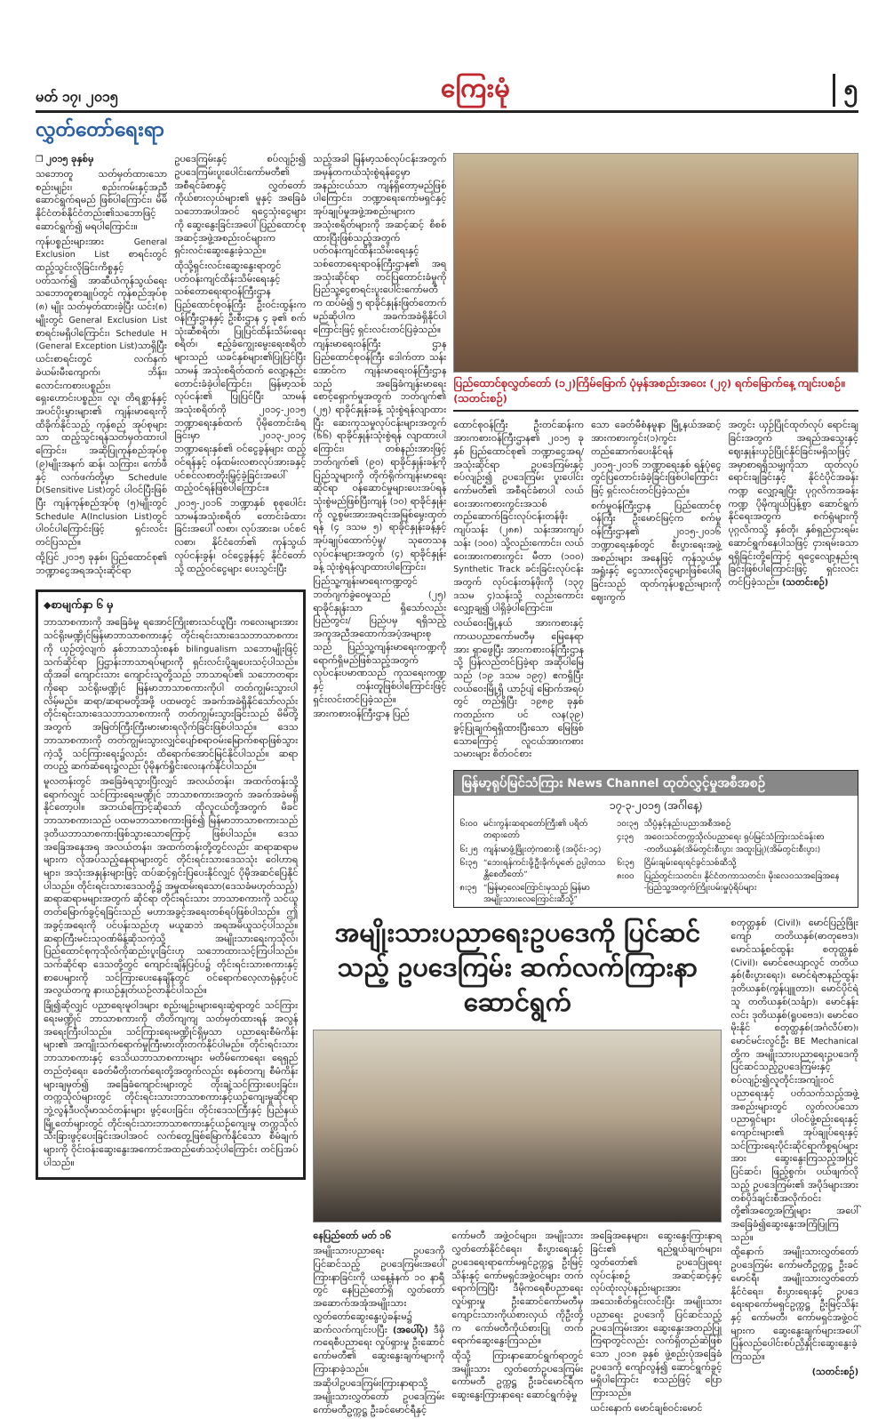မတ် ၁၇၊ ၂၀၁၅ ကြေးမုံ ၅
လွှတ်တော်ရေးရာ
❒ ၂၀၁၅ ခုနှစ်မှ
သဘောတူ သတ်မှတ်ထားသော စည်းမျဉ်း၊ စည်းကမ်းနှင့်အညီ ဆောင်ရွက်ရမည် ဖြစ်ပါကြောင်း၊ မိမိနိုင်ငံတစ်နိုင်ငံတည်း၏သဘောဖြင့် ဆောင်ရွက်၍ မရပါကြောင်း။
ကုန်ပစ္စည်းများအား General Exclusion List စာရင်းတွင် ထည့်သွင်းလိုခြင်းကိစ္စနှင့် ပတ်သက်၍ အာဆီယံကုန်သွယ်ရေး သဘောတူစာချုပ်တွင် ကုန်စည်အုပ်စု (၈) မျိုး သတ်မှတ်ထားခဲ့ပြီး ယင်း(၈) မျိုးတွင် General Exclusion List စာရင်းမရှိပါကြောင်း၊ Schedule H (General Exception List)သာရှိပြီး ယင်းစာရင်းတွင် လက်နက်ခဲယမ်းမီးကျောက်၊ ဘိန်း၊ လောင်းကစားပစ္စည်း၊ ရှေးဟောင်းပစ္စည်း၊ လူ၊ တိရစ္ဆာန်နှင့် အပင်ပိုးမွှားများ၏ ကျန်းမာရေးကို ထိခိုက်နိုင်သည့် ကုန်စည် အုပ်စုများသာ ထည့်သွင်းရန်သတ်မှတ်ထားပါကြောင်း၊ အဆိုပြုကုန်စည်အုပ်စု (၉)မျိုးအနက် ဆန်၊ သကြား၊ ကော်ဖီနှင့် လက်ဖက်တို့မှာ Schedule D(Sensitive List)တွင် ပါဝင်ပြီးဖြစ်ပြီး ကျန်ကုန်စည်အုပ်စု (၅)မျိုးတွင် Schedule A(Inclusion List)တွင် ပါဝင်ပါကြောင်းဖြင့် ရှင်းလင်းတင်ပြသည်။
ထို့ပြင် ၂၀၁၅ ခုနှစ်၊ ပြည်ထောင်စု၏ ဘဏ္ဍာငွေအရအသုံးဆိုင်ရာ
ဥပဒေကြမ်းနှင့် စပ်လျဉ်း၍ ဥပဒေကြမ်းပူးပေါင်းကော်မတီ၏ အစီရင်ခံစာနှင့် လွှတ်တော်ကိုယ်စားလှယ်များ၏ မူနှင့် အခြေခံသဘောအပါအဝင် ရငွေသုံးငွေများကို ဆွေးနွေးခြင်းအပေါ် ပြည်ထောင်စုအဆင့်အဖွဲ့အစည်းဝင်များက ရှင်းလင်းဆွေးနွေးခဲ့သည်။
ထိုသို့ရှင်းလင်းဆွေးနွေးရာတွင် ပတ်ဝန်းကျင်ထိန်းသိမ်းရေးနှင့် သစ်တောရေးရာဝန်ကြီးဌာန ပြည်ထောင်စုဝန်ကြီး ဦးဝင်းထွန်းက ဝန်ကြီးဌာနနှင့် ဦးစီးဌာန ၄ ခု၏ စက်သုံးဆီစရိတ်၊ ပြုပြင်ထိန်းသိမ်းရေး စရိတ်၊ ဧည့်ခံကျွေးမွေးရေးစရိတ်များသည် ယခင်နှစ်များ၏ပြုပြင်ပြီး သာမန် အသုံးစရိတ်ထက် လျော့နည်းတောင်းခံခဲ့ပါကြောင်း၊ မြန်မာ့သစ်လုပ်ငန်း၏ ပြုပြင်ပြီး သာမန်အသုံးစရိတ်ကို ၂၀၁၄-၂၀၁၅ ဘဏ္ဍာရေးနှစ်ထက် ပိုမိုတောင်းခံရခြင်းမှာ ၂၀၁၃-၂၀၁၄ ဘဏ္ဍာရေးနှစ်၏ ဝင်ငွေခွန်များ ထည့်ဝင်ရန်နှင့် ဝန်ထမ်းလစာလုပ်အားခနှင့် ပင်စင်လစာတိုးမြှင့်ခဲ့ခြင်းအပေါ် ထည့်ဝင်ရန်ဖြစ်ပါကြောင်း။
၂၀၁၅-၂၀၁၆ ဘဏ္ဍာနှစ် စုစုပေါင်း သာမန်အသုံးစရိတ် တောင်းခံထားခြင်းအပေါ် လစာ၊ လုပ်အားခ၊ ပင်စင်လစာ၊ နိုင်ငံတော်၏ ကုန်သွယ်လုပ်ငန်းခွန်၊ ဝင်ငွေခွန်နှင့် နိုင်ငံတော်သို့ ထည့်ဝင်ငွေများ ပေးသွင်းပြီး
◆စာမျက်နှာ ၆ မှ
ဘာသာစကားကို အခြေခံမှု ရအောင်ကြိုးစားသင်ယူပြီး ကလေးများအား သင်ရိုးမဏ္ဍိုင်မြန်မာဘာသာစကားနှင့် တိုင်းရင်းသားဒေသဘာသာစကားကို ယှဉ်တွဲလျက် နှစ်ဘာသာသုံးစနစ် bilingualism သဘောမျိုးဖြင့် သက်ဆိုင်ရာ ပြဌာန်းဘာသာရပ်များကို ရှင်းလင်းပို့ချပေးသင့်ပါသည်။ ထိုအခါ ကျောင်းသား ကျောင်းသူတို့သည် ဘာသာရပ်၏ သဘောတရားကိုရော သင်ရိုးမဏ္ဍိုင် မြန်မာဘာသာစကားကိုပါ တတ်ကျွမ်းသွားပါလိမ့်မည်။ ဆရာ/ဆရာမတို့အဖို့ ပထမတွင် အခက်အခဲရှိနိုင်သော်လည်း တိုင်းရင်းသားဒေသဘာသာစကားကို တတ်ကျွမ်းသွားခြင်းသည် မိမိတို့အတွက် အမြတ်ကြီးကြီးမားမားရလိုက်ခြင်းဖြစ်ပါသည်။ ဒေသဘာသာစကားကို တတ်ကျွမ်းသွားလျှင်ပျော်စရာဝမ်းမြောက်စရာဖြစ်သွားကဲ့သို့ သင်ကြားရေး၌လည်း ထိရောက်အောင်မြင်နိုင်ပါသည်။ ဆရာတပည့် ဆက်ဆံရေး၌လည်း ပိုမိုနက်ရှိုင်းလေးနက်နိုင်ပါသည်။
မူလတန်းတွင် အခြေခံရသွားပြီးလျှင် အလယ်တန်း၊ အထက်တန်းသို့ ရောက်လျှင် သင်ကြားရေးမဏ္ဍိုင် ဘာသာစကားအတွက် အခက်အခဲမရှိနိုင်တော့ပါ။ အဘယ်ကြောင့်ဆိုသော် ထိုလူငယ်တို့အတွက် မိခင်ဘာသာစကားသည် ပထမဘာသာစကားဖြစ်၍ မြန်မာဘာသာစကားသည်ဒုတိယဘာသာစကားဖြစ်သွားသောကြောင့် ဖြစ်ပါသည်။ ဒေသအခြေအနေအရ အလယ်တန်း၊ အထက်တန်းတို့တွင်လည်း ဆရာဆရာမများက လိုအပ်သည့်နေရာများတွင် တိုင်းရင်းသားဒေသသုံး ဝေါဟာရများ၊ အသုံးအနှုန်းများဖြင့် ထပ်ဆင့်ရှင်းပြပေးနိုင်လျှင် ပိုမိုအဆင်ပြေနိုင်ပါသည်။ တိုင်းရင်းသားဒေသတို့၌ အမှုထမ်းရသော(ဒေသခံမဟုတ်သည့်) ဆရာဆရာမများအတွက် ဆိုင်ရာ တိုင်းရင်းသား ဘာသာစကားကို သင်ယူတတ်မြောက်ခွင့်ရခြင်းသည် မဟာအခွင့်အရေးတစ်ရပ်ဖြစ်ပါသည်။ ဤအခွင့်အရေးကို ပင်ပန်းသည်ဟု မယူဆဘဲ အရအမိယူသင့်ပါသည်။ ဆရာကြီးမင်းသုဝဏ်မိန့်ဆိုသကဲ့သို့ အမျိုးသားရေးကုသိုလ်၊ ပြည်ထောင်စုကုသိုလ်ကိုဆည်းပူးခြင်းဟု သဘောထားသင့်ကြပါသည်။ သက်ဆိုင်ရာ ဒေသတို့တွင် ကျောင်းချိန်ပြင်ပ၌ တိုင်းရင်းသားစကားနှင့် စာပေများကို သင်ကြားပေးနေချိန်တွင် ဝင်ရောက်လေ့လာရုံနှင့်ပင် အလွယ်တကူ နားယဉ်နှုတ်ယဉ်လာနိုင်ပါသည်။
ခြုံ၍ဆိုလျှင် ပညာရေးမူဝါဒများ စည်းမျဉ်းများရေးဆွဲရာတွင် သင်ကြားရေးမဏ္ဍိုင် ဘာသာစကားကို တိတိကျကျ သတ်မှတ်ထားရန် အလွန်အရေးကြီးပါသည်။ သင်ကြားရေးမဏ္ဍိုင်ရှိမှသာ ပညာရေးစီမံကိန်းများ၏ အကျိုးသက်ရောက်မှုကြီးမားတိုးတက်နိုင်ပါမည်။ တိုင်းရင်းသားဘာသာစကားနှင့် ဒေသိယဘာသာစကားများ မတိမ်ကောရေး၊ ရေရှည်တည်တံ့ရေး၊ ခေတ်မီတိုးတက်ရေးတို့အတွက်လည်း စနစ်တကျ စီမံကိန်းများချမှတ်၍ အခြေခံကျောင်းများတွင် တိုးချဲ့သင်ကြားပေးခြင်း၊ တက္ကသိုလ်များတွင် တိုင်းရင်းသားဘာသာစကားနှင့်ယဉ်ကျေးမှုဆိုင်ရာ ဘွဲ့လွန်ဒီပလိုမာသင်တန်းများ ဖွင့်ပေးခြင်း၊ တိုင်းဒေသကြီးနှင့် ပြည်နယ်မြို့တော်များတွင် တိုင်းရင်းသားဘာသာစကားနှင့်ယဉ်ကျေးမှု တက္ကသိုလ်သီးခြားဖွင့်ပေးခြင်းအပါအဝင် လက်တွေ့ဖြစ်မြောက်နိုင်သော စီမံချက်များကို ဝိုင်းဝန်းဆွေးနွေးအကောင်အထည်ဖော်သင့်ပါကြောင်း တင်ပြအပ်ပါသည်။
သည့်အခါ မြန်မာ့သစ်လုပ်ငန်းအတွက် အမှန်တကယ်သုံးစွဲရန်ငွေမှာ အနည်းငယ်သာ ကျန်ရှိတော့မည်ဖြစ်ပါကြောင်း၊ ဘဏ္ဍာရေးကော်မရှင်နှင့် အုပ်ချုပ်မှုအဖွဲ့အစည်းများက အသုံးစရိတ်များကို အဆင့်ဆင့် စိစစ်ထားပြီးဖြစ်သည့်အတွက် ပတ်ဝန်းကျင်ထိန်းသိမ်းရေးနှင့် သစ်တောရေးရာဝန်ကြီးဌာန၏ အရအသုံးဆိုင်ရာ တင်ပြတောင်းခံမှုကို ပြည်သူ့ငွေစာရင်းပူးပေါင်းကော်မတီက ထပ်မံ၍ ၅ ရာခိုင်နှုန်းဖြတ်တောက်မည်ဆိုပါက အခက်အခဲရှိနိုင်ပါကြောင်းဖြင့် ရှင်းလင်းတင်ပြခဲ့သည်။
ကျန်းမာရေးဝန်ကြီး ဌာန ပြည်ထောင်စုဝန်ကြီး ဒေါက်တာ သန်းအောင်က ကျန်းမာရေးဝန်ကြီးဌာနသည် အခြေခံကျန်းမာရေးစောင့်ရှောက်မှုအတွက် ဘတ်ဂျက်၏ (၂၅) ရာခိုင်နှုန်းခန့် သုံးစွဲရန်လျာထားပြီး ဆေးကုသမှုလုပ်ငန်းများအတွက် (၆၆) ရာခိုင်နှုန်းသုံးစွဲရန် လျာထားပါကြောင်း၊ တစ်နည်းအားဖြင့် ဘတ်ဂျက်၏ (၉၀) ရာခိုင်နှုန်းခန့်ကို ပြည်သူများကို တိုက်ရိုက်ကျန်းမာရေးဆိုင်ရာ ဝန်ဆောင်မှုများပေးအပ်ရန် သုံးစွဲမည်ဖြစ်ပြီးကျန် (၁၀) ရာခိုင်နှုန်းကို လူ့စွမ်းအားအရင်းအမြစ်မွေးထုတ်ရန် (၄ ဒသမ ၅) ရာခိုင်နှုန်းခန့်နှင့် အုပ်ချုပ်ထောက်ပံ့မှု/ သုတေသနလုပ်ငန်းများအတွက် (၄) ရာခိုင်နှုန်းခန့် သုံးစွဲရန်လျာထားပါကြောင်း၊
ပြည်သူ့ကျန်းမာရေးကဏ္ဍတွင် ဘတ်ဂျက်ခွဲဝေမှုသည် (၂၅) ရာခိုင်နှုန်းသာ ရှိသော်လည်း ပြည်တွင်း/ ပြည်ပမှ ရရှိသည့် အကူအညီအထောက်အပံ့အများစုသည် ပြည်သူ့ကျန်းမာရေးကဏ္ဍကို ရောက်ရှိမည်ဖြစ်သည့်အတွက် လုပ်ငန်းပမာဏသည် ကုသရေးကဏ္ဍနှင့် တန်းတူဖြစ်ပါကြောင်းဖြင့် ရှင်းလင်းတင်ပြခဲ့သည်။
အားကစားဝန်ကြီးဌာန ပြည်
ပြည်ထောင်စုလွှတ်တော် (၁၂)ကြိမ်မြောက် ပုံမှန်အစည်းအဝေး (၂၇) ရက်မြောက်နေ့ ကျင်းပစဉ်။ (သတင်းစဉ်)
ထောင်စုဝန်ကြီး ဦးတင်ဆန်းက အားကစားဝန်ကြီးဌာန၏ ၂၀၁၅ ခုနှစ် ပြည်ထောင်စု၏ ဘဏ္ဍာငွေအရ/ အသုံးဆိုင်ရာ ဥပဒေကြမ်းနှင့် စပ်လျဉ်း၍ ဥပဒေကြမ်း ပူးပေါင်းကော်မတီ၏ အစီရင်ခံစာပါ လယ်ဝေးအားကစားကွင်းအသစ် တည်ဆောက်ခြင်းလုပ်ငန်းတန်ဖိုးကျပ်သန်း (၂၈၈) သန်းအားကျပ်သန်း (၁၀၀) သို့လည်းကောင်း၊ လယ်ဝေးအားကစားကွင်း မီတာ (၁၀၀) Synthetic Track ခင်းခြင်းလုပ်ငန်းအတွက် လုပ်ငန်းတန်ဖိုးကို (၁၃၇ ဒသမ ၄)သန်းသို့ လည်းကောင်း လျှော့ချ၍ ပါရှိခဲ့ပါကြောင်း။
လယ်ဝေးမြို့နယ် အားကစားနှင့် ကာယပညာကော်မတီမှ မြေနေရာအား ရှာဖွေပြီး အားကစားဝန်ကြီးဌာနသို့ ပြန်လည်တင်ပြခဲ့ရာ အဆိုပါမြေသည် (၁၉ ဒသမ ၁၉၇) ဧကရှိပြီး လယ်ဝေးမြို့ရှိ ယာဉ်ပျံ မြောက်အရပ်တွင် တည်ရှိပြီး ၁၉၈၉ ခုနှစ်ကတည်းက ပင် လန(၃၉) ခွင့်ပြုချက်ရရှိထားပြီးသော မြေဖြစ်သောကြောင့် လူငယ်အားကစားသမားများ စိတ်ဝင်စား
သော ခေတ်မီစံနမူနာ မြို့နယ်အဆင့် အားကစားကွင်း(၁)ကွင်း တည်ဆောက်ပေးနိုင်ရန် ၂၀၁၅-၂၀၁၆ ဘဏ္ဍာရေးနှစ် ရန်ပုံငွေတွင်ပြတောင်းခံခဲ့ခြင်းဖြစ်ပါကြောင်းဖြင့် ရှင်းလင်းတင်ပြခဲ့သည်။
စက်မှုဝန်ကြီးဌာန ပြည်ထောင်စုဝန်ကြီး ဦးမောင်မြင့်က စက်မှုဝန်ကြီးဌာန၏ ၂၀၁၅-၂၀၁၆ ဘဏ္ဍာရေးနှစ်တွင် စီးပွားရေးအဖွဲ့အစည်းများ အနေဖြင့် ကုန်သွယ်မှုအရှုံးနှင့် ငွေသားလိုငွေများဖြစ်ပေါ်ရခြင်းသည် ထုတ်ကုန်ပစ္စည်းများကို ဈေးကွက်
အတွင်း ယှဉ်ပြိုင်ထုတ်လုပ် ရောင်းချခြင်းအတွက် အရည်အသွေးနှင့်ဈေးနှုန်းယှဉ်ပြိုင်နိုင်ခြင်းမရှိသဖြင့် အမှာစာရရှိသမျှကိုသာ ထုတ်လုပ်ရောင်းချခြင်းနှင့် နိုင်ငံပိုင်အခန်းကဏ္ဍ လျှော့ချပြီး ပုဂ္ဂလိကအခန်းကဏ္ဍ ပိုမိုကျယ်ပြန့်စွာ ဆောင်ရွက်နိုင်ရေးအတွက် စက်ရုံများကို ပုဂ္ဂလိကသို့ နှစ်တို၊ နှစ်ရှည်ငှားရမ်းဆောင်ရွက်နေပါသဖြင့် ငှားရမ်းခသာ ရရှိခြင်းတို့ကြောင့် ရငွေလျော့နည်းရခြင်းဖြစ်ပါကြောင်းဖြင့် ရှင်းလင်းတင်ပြခဲ့သည်။ (သတင်းစဉ်)
မြန်မာ့ရုပ်မြင်သံကြား News Channel ထုတ်လွှင့်မှုအစီအစဉ်
၁၇-၃-၂၀၁၅ (အင်္ဂါနေ့)
| / ၆း၀၀ / မင်းကွန်းဆရာတော်ကြီး၏ ပရိတ်တရားတော် / / ၆း၂၅ / ကျန်းမာဖွံ့ဖြိုးတဲ့ကစားစို့ (အပိုင်း-၁၄) / / ၆း၃၅ / “ဘေးရန်ကင်းဖို့ဦးခိုက်ပူဇော် ဥပ္ပါတသန္တိစေတီတော်” / / ၈း၃၅ / “မြန်မာ့လေကြောင်းမှသည် မြန်မာအမျိုးသားလေကြောင်းဆီသို့” / | / ၁၀း၃၅ / သိပ္ပံနှင့်နည်းပညာအစီအစဉ် / / ၄း၃၅ / အဝေးသင်တက္ကသိုလ်ပညာရေး ရုပ်မြင်သံကြားသင်ခန်းစာ -တတိယနှစ်(အိမ်တွင်းစီးပွား အထူးပြု)(အိမ်တွင်းစီးပွား) / / ၆း၃၅ / ငြိမ်းချမ်းရေးရင်ခွင်သစ်ဆီသို့ / / ၈း၀၀ / ပြည်တွင်းသတင်း၊ နိုင်ငံတကာသတင်း၊ မိုးလေဝသအခြေအနေ -ပြည်သူ့အတွက်ကြိုးပမ်းမှုပုံရိပ်များ / |
အမျိုးသားပညာရေးဥပဒေကို ပြင်ဆင်သည့် ဥပဒေကြမ်း ဆက်လက်ကြားနာဆောင်ရွက်
နေပြည်တော် မတ် ၁၆
အမျိုးသားပညာရေး ဥပဒေကို ပြင်ဆင်သည့် ဥပဒေကြမ်းအပေါ် ကြားနာခြင်းကို ယနေ့နံနက် ၁၀ နာရီတွင် နေပြည်တော်ရှိ လွှတ်တော်အဆောက်အအုံအမျိုးသား လွှတ်တော်ဆွေးနွေးပွဲခန်းမ၌ ဆက်လက်ကျင်းပပြီး (အပေါ်ပုံ) ဒီမိုကရေစီပညာရေး လှုပ်ရှားမှု ဦးဆောင်ကော်မတီ၏ ဆွေးနွေးချက်များကို ကြားနာခဲ့သည်။
အဆိုပါဥပဒေကြမ်းကြားနာရာသို့ အမျိုးသားလွှတ်တော် ဥပဒေကြမ်းကော်မတီဥက္ကဋ္ဌ ဦးခင်မောင်ရီနှင့်
ကော်မတီ အဖွဲ့ဝင်များ၊ အမျိုးသားလွှတ်တော်နိုင်ငံရေး၊ စီးပွားရေးနှင့် ဥပဒေရေးရာကော်မရှင်ဥက္ကဋ္ဌ ဦးမြင့်သိန်းနှင့် ကော်မရှင်အဖွဲ့ဝင်များ တက်ရောက်ကြပြီး ဒီမိုကရေစီပညာရေးလှုပ်ရှားမှု ဦးဆောင်ကော်မတီမှ ကျောင်းသားကိုယ်စားလှယ် ကိုဦးတို့က ကော်မတီကိုယ်စားပြု တက်ရောက်ဆွေးနွေးကြသည်။
ထိုသို့ ကြားနာဆောင်ရွက်ရာတွင် အမျိုးသား လွှတ်တော်ဥပဒေကြမ်းကော်မတီ ဥက္ကဋ္ဌ ဦးခင်မောင်ရီက ဆွေးနွေးကြားနာရေး ဆောင်ရွက်ခဲ့မှု
အခြေအနေများ၊ ဆွေးနွေးကြားနာရခြင်း၏ ရည်ရွယ်ချက်များ၊ လွှတ်တော်၏ ဥပဒေပြုရေးလုပ်ငန်းစဉ် အဆင့်ဆင့်နှင့် လုပ်ထုံးလုပ်နည်းများအား အသေးစိတ်ရှင်းလင်းပြီး အမျိုးသားပညာရေး ဥပဒေကို ပြင်ဆင်သည့် ဥပဒေကြမ်းအား ဆွေးနွေးအတည်ပြုကြရာတွင်လည်း လက်ရှိတည်ဆဲဖြစ်သော ၂၀၁၈ ခုနှစ် ဖွဲ့စည်းပုံအခြေခံဥပဒေကို ကျော်လွန်၍ ဆောင်ရွက်ခွင့်မရှိပါကြောင်း စသည်ဖြင့် ပြောကြားသည်။
ယင်းနောက် မောင်ချစ်ဝင်းမောင်
စတုတ္ထနှစ် (Civil)၊ မောင်ပြည့်ဖြိုးကျော် တတိယနှစ်(ဓာတုဗေဒ)၊ မောင်သန့်စင်ထွန်း စတုတ္ထနှစ် (Civil)၊ မောင်ဇေယျာလွင် တတိယနှစ်(စီးပွားရေး)၊ မောင်ရဲဇာနည်ထွန်း ဒုတိယနှစ်(ကွန်ပျူတာ)၊ မောင်ပိုင်ရဲသူ တတိယနှစ်(သင်္ချာ)၊ မောင်နန်းလင်း ဒုတိယနှစ်(ရူပဗေဒ)၊ မောင်ဝေမိုးနိုင် စတုတ္ထနှစ်(အင်္ဂလိပ်စာ)၊ မောင်မင်းလွင်ဦး BE Mechanical တို့က အမျိုးသားပညာရေးဥပဒေကို ပြင်ဆင်သည့်ဥပဒေကြမ်းနှင့်စပ်လျဉ်း၍လူတိုင်းအကျုံးဝင် ပညာရေးနှင့် ပတ်သက်သည့်အဖွဲ့ အစည်းများတွင် လွတ်လပ်သောပညာရှင်များ ပါဝင်ဖွဲ့စည်းရေးနှင့် ကျောင်းများ၏ အုပ်ချုပ်ရေးနှင့်သင်ကြားရေးပိုင်းဆိုင်ရာကိစ္စရပ်များအား ဆွေးနွေးကြသည့်အပြင် ပြင်ဆင်၊ ဖြည့်စွက်၊ ပယ်ဖျက်လိုသည့် ဥပဒေကြမ်း၏ အပိုဒ်များအား တစ်ပိုဒ်ချင်းစီအလိုက်ဝင်းတို့၏အတွေ့အကြုံများ အပေါ်အခြေခံ၍ဆွေးနွေးအကြံပြုကြသည်။
ထို့နောက် အမျိုးသားလွှတ်တော် ဥပဒေကြမ်း ကော်မတီဥက္ကဋ္ဌ ဦးခင်မောင်ရီ၊ အမျိုးသားလွှတ်တော် နိုင်ငံရေး၊ စီးပွားရေးနှင့် ဥပဒေရေးရာကော်မရှင်ဥက္ကဋ္ဌ ဦးမြင့်သိန်းနှင့် ကော်မတီ၊ ကော်မရှင်အဖွဲ့ဝင်များက ဆွေးနွေးချက်များအပေါ် ပြန်လည်ပေါင်းစပ်ညှိနှိုင်းဆွေးနွေးခဲ့ကြသည်။
(သတင်းစဉ်)